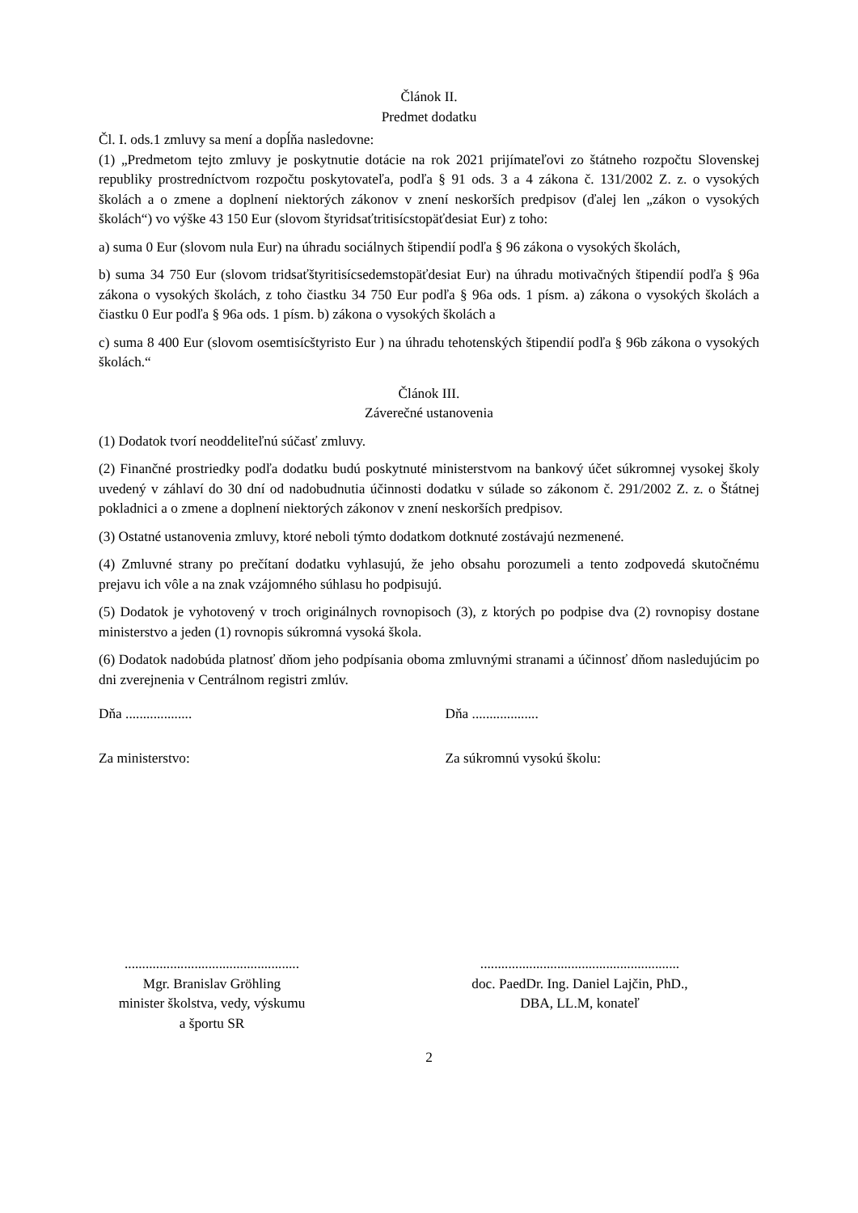Článok II.
Predmet dodatku
Čl. I. ods.1 zmluvy sa mení a dopĺňa nasledovne:
(1) „Predmetom tejto zmluvy je poskytnutie dotácie na rok 2021 prijímateľovi zo štátneho rozpočtu Slovenskej republiky prostredníctvom rozpočtu poskytovateľa, podľa § 91 ods. 3 a 4 zákona č. 131/2002 Z. z. o vysokých školách a o zmene a doplnení niektorých zákonov v znení neskorších predpisov (ďalej len „zákon o vysokých školách“) vo výške 43 150 Eur (slovom štyridsaťtritisícstopäťdesiat Eur) z toho:
a) suma 0 Eur (slovom nula Eur) na úhradu sociálnych štipendií podľa § 96 zákona o vysokých školách,
b) suma 34 750 Eur (slovom tridsaťštyritisícsedemstopäťdesiat Eur) na úhradu motivačných štipendií podľa § 96a zákona o vysokých školách, z toho čiastku 34 750 Eur podľa § 96a ods. 1 písm. a) zákona o vysokých školách a čiastku 0 Eur podľa § 96a ods. 1 písm. b) zákona o vysokých školách a
c) suma 8 400 Eur (slovom osemtisícštyristo Eur ) na úhradu tehotenských štipendií podľa § 96b zákona o vysokých školách.“
Článok III.
Záverečné ustanovenia
(1) Dodatok tvorí neoddeliteľnú súčasť zmluvy.
(2) Finančné prostriedky podľa dodatku budú poskytnuté ministerstvom na bankový účet súkromnej vysokej školy uvedený v záhlaví do 30 dní od nadobudnutia účinnosti dodatku v súlade so zákonom č. 291/2002 Z. z. o Štátnej pokladnici a o zmene a doplnení niektorých zákonov v znení neskorších predpisov.
(3) Ostatné ustanovenia zmluvy, ktoré neboli týmto dodatkom dotknuté zostávajú nezmenené.
(4) Zmluvné strany po prečítaní dodatku vyhlasujú, že jeho obsahu porozumeli a tento zodpovedá skutočnému prejavu ich vôle a na znak vzájomného súhlasu ho podpisujú.
(5) Dodatok je vyhotovený v troch originálnych rovnopisoch (3), z ktorých po podpise dva (2) rovnopisy dostane ministerstvo a jeden (1) rovnopis súkromná vysoká škola.
(6) Dodatok nadobúda platnosť dňom jeho podpísania oboma zmluvnými stranami a účinnosť dňom nasledujúcim po dni zverejnenia v Centrálnom registri zmlúv.
Dňa ................... Dňa ...................
Za ministerstvo: Za súkromnú vysokú školu:
..................................................
Mgr. Branislav Gröhling
minister školstva, vedy, výskumu
a športu SR
.........................................................
doc. PaedDr. Ing. Daniel Lajčin, PhD.,
DBA, LL.M, konateľ
2